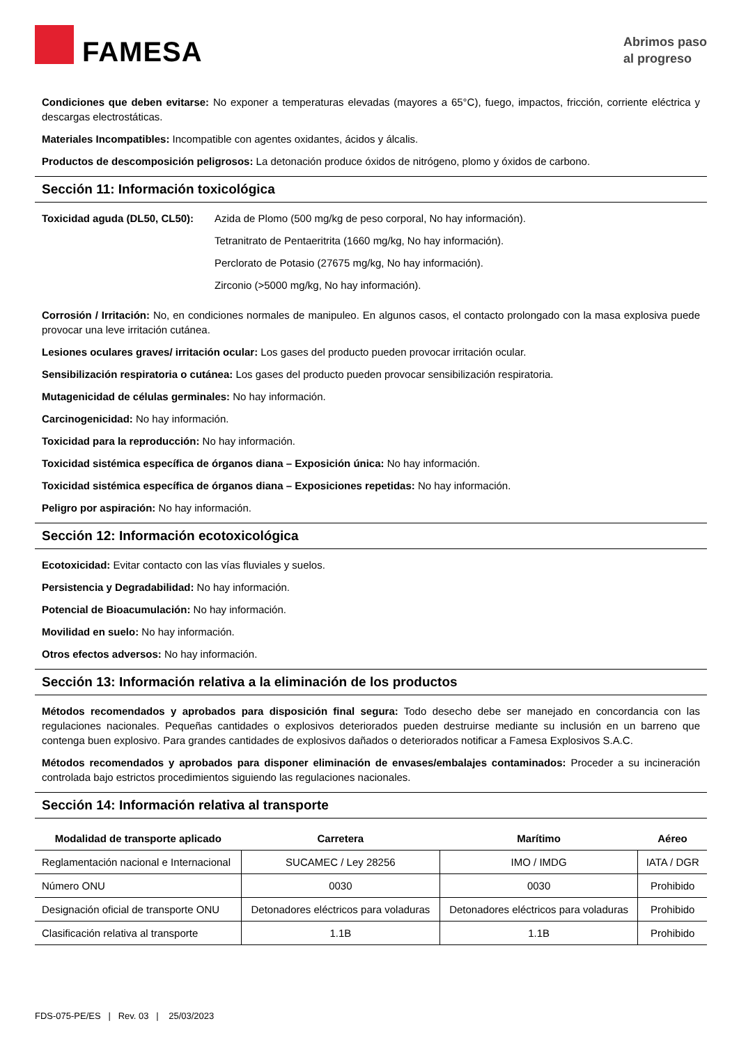FAMESA
Abrimos paso
al progreso
Condiciones que deben evitarse: No exponer a temperaturas elevadas (mayores a 65°C), fuego, impactos, fricción, corriente eléctrica y descargas electrostáticas.
Materiales Incompatibles: Incompatible con agentes oxidantes, ácidos y álcalis.
Productos de descomposición peligrosos: La detonación produce óxidos de nitrógeno, plomo y óxidos de carbono.
Sección 11: Información toxicológica
Toxicidad aguda (DL50, CL50):
Azida de Plomo (500 mg/kg de peso corporal, No hay información).
Tetranitrato de Pentaeritrita (1660 mg/kg, No hay información).
Perclorato de Potasio (27675 mg/kg, No hay información).
Zirconio (>5000 mg/kg, No hay información).
Corrosión / Irritación: No, en condiciones normales de manipuleo. En algunos casos, el contacto prolongado con la masa explosiva puede provocar una leve irritación cutánea.
Lesiones oculares graves/ irritación ocular: Los gases del producto pueden provocar irritación ocular.
Sensibilización respiratoria o cutánea: Los gases del producto pueden provocar sensibilización respiratoria.
Mutagenicidad de células germinales: No hay información.
Carcinogenicidad: No hay información.
Toxicidad para la reproducción: No hay información.
Toxicidad sistémica específica de órganos diana – Exposición única: No hay información.
Toxicidad sistémica específica de órganos diana – Exposiciones repetidas: No hay información.
Peligro por aspiración: No hay información.
Sección 12: Información ecotoxicológica
Ecotoxicidad: Evitar contacto con las vías fluviales y suelos.
Persistencia y Degradabilidad: No hay información.
Potencial de Bioacumulación: No hay información.
Movilidad en suelo: No hay información.
Otros efectos adversos: No hay información.
Sección 13: Información relativa a la eliminación de los productos
Métodos recomendados y aprobados para disposición final segura: Todo desecho debe ser manejado en concordancia con las regulaciones nacionales. Pequeñas cantidades o explosivos deteriorados pueden destruirse mediante su inclusión en un barreno que contenga buen explosivo. Para grandes cantidades de explosivos dañados o deteriorados notificar a Famesa Explosivos S.A.C.
Métodos recomendados y aprobados para disponer eliminación de envases/embalajes contaminados: Proceder a su incineración controlada bajo estrictos procedimientos siguiendo las regulaciones nacionales.
Sección 14: Información relativa al transporte
| Modalidad de transporte aplicado | Carretera | Marítimo | Aéreo |
| --- | --- | --- | --- |
| Reglamentación nacional e Internacional | SUCAMEC / Ley 28256 | IMO / IMDG | IATA / DGR |
| Número ONU | 0030 | 0030 | Prohibido |
| Designación oficial de transporte ONU | Detonadores eléctricos para voladuras | Detonadores eléctricos para voladuras | Prohibido |
| Clasificación relativa al transporte | 1.1B | 1.1B | Prohibido |
FDS-075-PE/ES | Rev. 03 | 25/03/2023